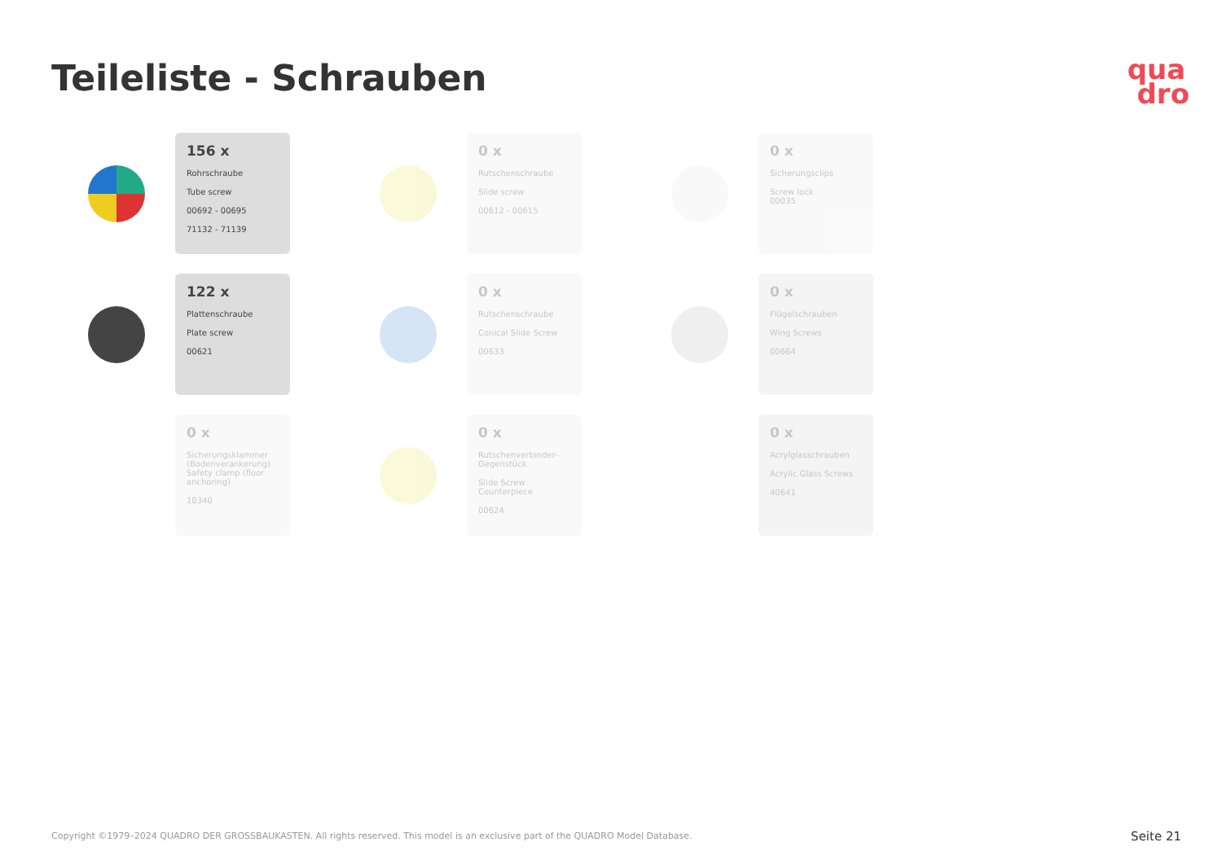Teileliste - Schrauben
qua
dro
156 x
Rohrschraube
Tube screw
00692 - 00695
71132 - 71139
0 x
Rutschenschraube
Slide screw
00612 - 00615
0 x
Sicherungsclips
Screw lock
00035
122 x
Plattenschraube
Plate screw
00621
0 x
Rutschenschraube
Conical Slide Screw
00633
0 x
Flügelschrauben
Wing Screws
00664
0 x
Sicherungsklammer (Bodenverankerung)
Safety clamp (floor anchoring)
10340
0 x
Rutschenverbinder-Gegenstück
Slide Screw Counterpiece
00624
0 x
Acrylglasschrauben
Acrylic Glass Screws
40641
Copyright ©1979–2024 QUADRO DER GROSSBAUKASTEN. All rights reserved. This model is an exclusive part of the QUADRO Model Database.
Seite 21